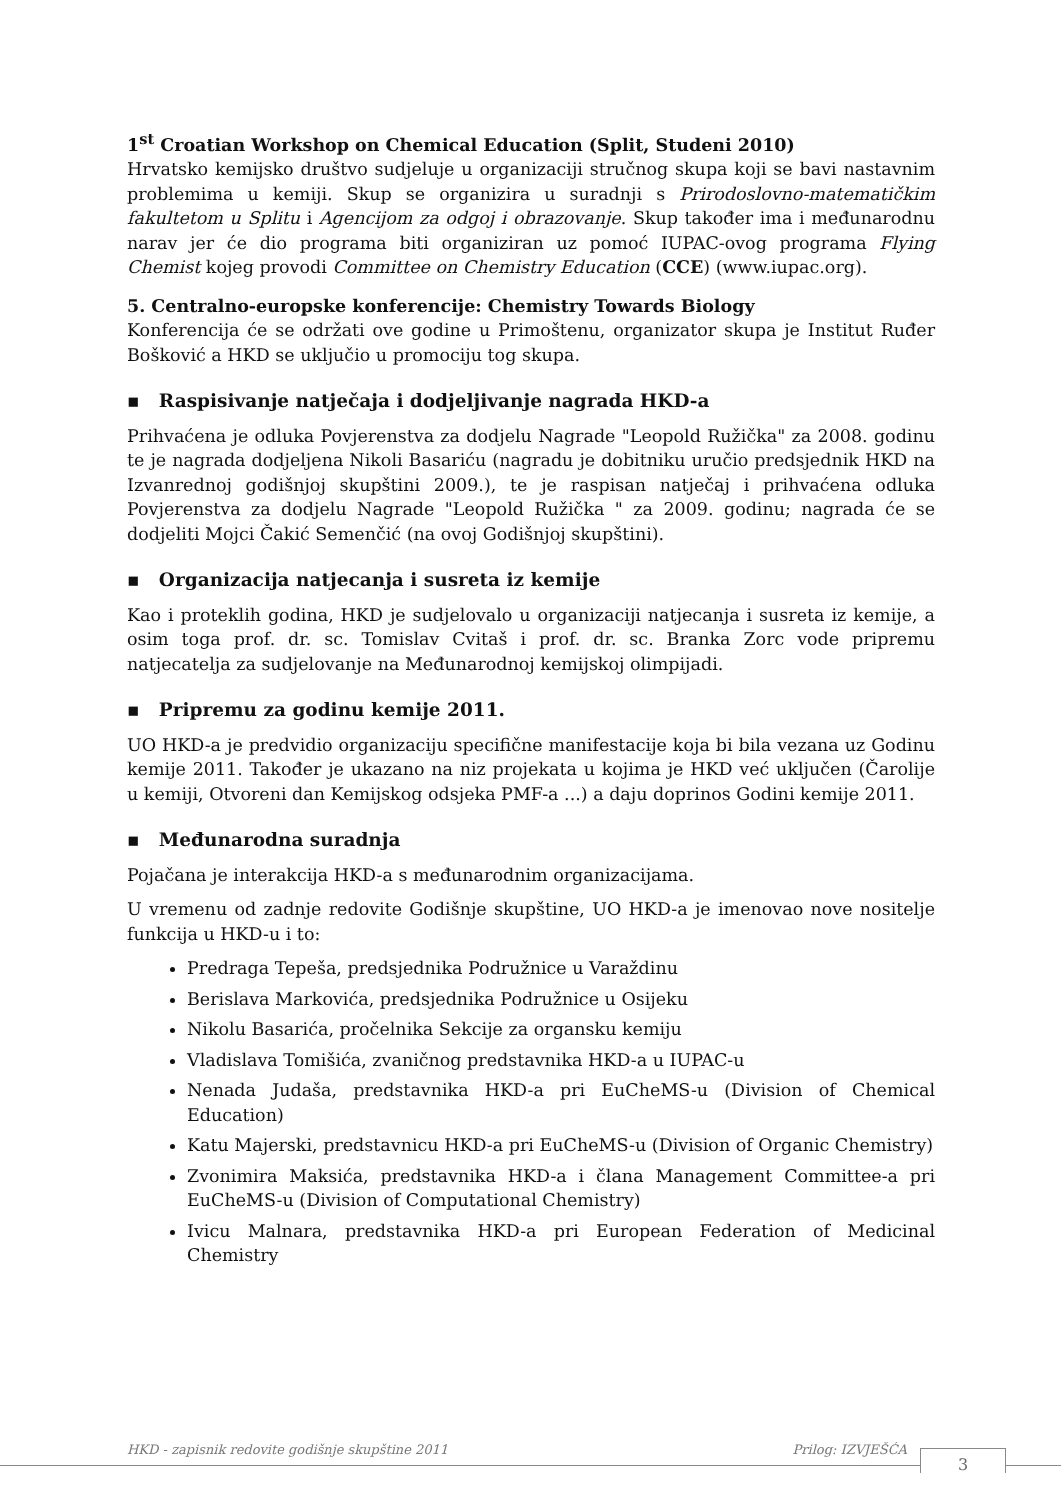1<sup>st</sup> Croatian Workshop on Chemical Education (Split, Studeni 2010)
Hrvatsko kemijsko društvo sudjeluje u organizaciji stručnog skupa koji se bavi nastavnim problemima u kemiji. Skup se organizira u suradnji s Prirodoslovno-matematičkim fakultetom u Splitu i Agencijom za odgoj i obrazovanje. Skup također ima i međunarodnu narav jer će dio programa biti organiziran uz pomoć IUPAC-ovog programa Flying Chemist kojeg provodi Committee on Chemistry Education (CCE) (www.iupac.org).
5. Centralno-europske konferencije: Chemistry Towards Biology
Konferencija će se održati ove godine u Primoštenu, organizator skupa je Institut Ruđer Bošković a HKD se uključio u promociju tog skupa.
▪ Raspisivanje natječaja i dodjeljivanje nagrada HKD-a
Prihvaćena je odluka Povjerenstva za dodjelu Nagrade "Leopold Ružička" za 2008. godinu te je nagrada dodjeljena Nikoli Basariću (nagradu je dobitniku uručio predsjednik HKD na Izvanrednoj godišnjoj skupštini 2009.), te je raspisan natječaj i prihvaćena odluka Povjerenstva za dodjelu Nagrade "Leopold Ružička " za 2009. godinu; nagrada će se dodjeliti Mojci Čakić Semenčić (na ovoj Godišnjoj skupštini).
▪ Organizacija natjecanja i susreta iz kemije
Kao i proteklih godina, HKD je sudjelovalo u organizaciji natjecanja i susreta iz kemije, a osim toga prof. dr. sc. Tomislav Cvitaš i prof. dr. sc. Branka Zorc vode pripremu natjecatelja za sudjelovanje na Međunarodnoj kemijskoj olimpijadi.
▪ Pripremu za godinu kemije 2011.
UO HKD-a je predvidio organizaciju specifične manifestacije koja bi bila vezana uz Godinu kemije 2011. Također je ukazano na niz projekata u kojima je HKD već uključen (Čarolije u kemiji, Otvoreni dan Kemijskog odsjeka PMF-a ...) a daju doprinos Godini kemije 2011.
▪ Međunarodna suradnja
Pojačana je interakcija HKD-a s međunarodnim organizacijama.
U vremenu od zadnje redovite Godišnje skupštine, UO HKD-a je imenovao nove nositelje funkcija u HKD-u i to:
Predraga Tepeša, predsjednika Podružnice u Varaždinu
Berislava Markovića, predsjednika Podružnice u Osijeku
Nikolu Basarića, pročelnika Sekcije za organsku kemiju
Vladislava Tomišića, zvaničnog predstavnika HKD-a u IUPAC-u
Nenada Judaša, predstavnika HKD-a pri EuCheMS-u (Division of Chemical Education)
Katu Majerski, predstavnicu HKD-a pri EuCheMS-u (Division of Organic Chemistry)
Zvonimira Maksića, predstavnika HKD-a i člana Management Committee-a pri EuCheMS-u (Division of Computational Chemistry)
Ivicu Malnara, predstavnika HKD-a pri European Federation of Medicinal Chemistry
HKD - zapisnik redovite godišnje skupštine 2011 Prilog: IZVJEŠĆA 3